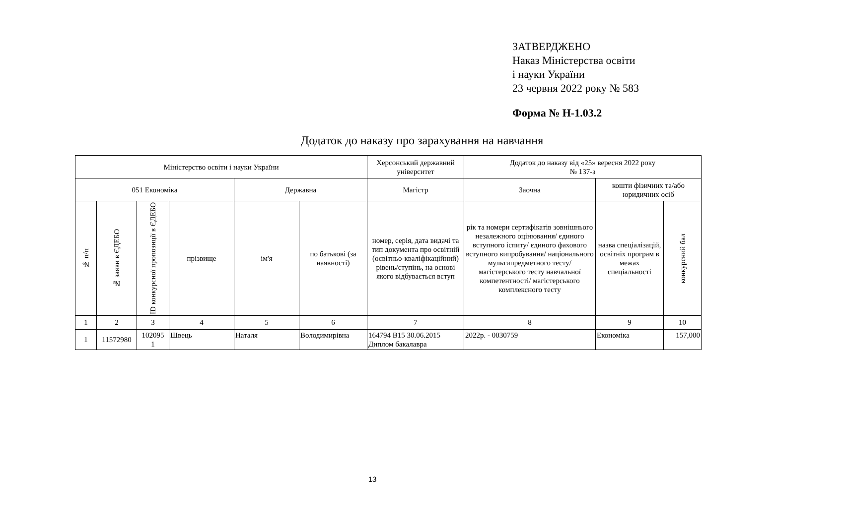ЗАТВЕРДЖЕНО
Наказ Міністерства освіти
і науки України
23 червня 2022 року № 583
Форма № Н-1.03.2
Додаток до наказу про зарахування на навчання
| Міністерство освіти і науки України | | | | | | Херсонський державний університет | Додаток до наказу від «25» вересня 2022 року № 137-з | | |
| --- | --- | --- | --- | --- | --- | --- | --- | --- | --- |
| 051 Економіка | | | | Державна | | Магістр | Заочна | кошти фізичних та/або юридичних осіб | |
| № п/п | № заяви в ЄДЕБО | ID конкурсної пропозиції в ЄДЕБО | прізвище | ім'я | по батькові (за наявності) | номер, серія, дата видачі та тип документа про освітній (освітньо-кваліфікаційний) рівень/ступінь, на основі якого відбувається вступ | рік та номери сертифікатів зовнішнього незалежного оцінювання/ єдиного вступного іспиту/ єдиного фахового вступного випробування/ національного мультипредметного тесту/ магістерського тесту навчальної компетентності/ магістерського комплексного тесту | назва спеціалізацій, освітніх програм в межах спеціальності | конкурсний бал |
| 1 | 2 | 3 | 4 | 5 | 6 | 7 | 8 | 9 | 10 |
| 1 | 11572980 | 102095 1 | Швець | Наталя | Володимирівна | 164794 В15 30.06.2015 Диплом бакалавра | 2022р. - 0030759 | Економіка | 157,000 |
13